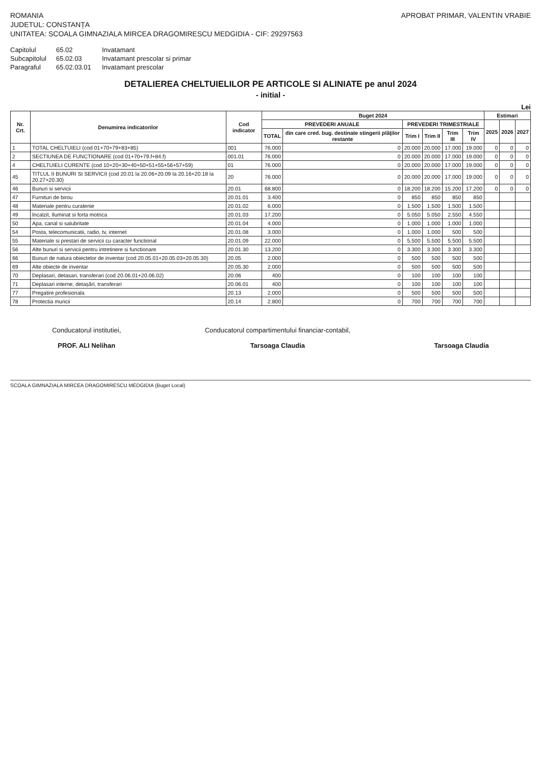ROMANIA
JUDETUL: CONSTANȚA
UNITATEA: SCOALA GIMNAZIALA MIRCEA DRAGOMIRESCU MEDGIDIA - CIF: 29297563
APROBAT PRIMAR, VALENTIN VRABIE
Capitolul 65.02 Invatamant Subcapitolul 65.02.03 Invatamant prescolar si primar Paragraful 65.02.03.01 Invatamant prescolar
DETALIEREA CHELTUIELILOR PE ARTICOLE SI ALINIATE pe anul 2024
- initial -
Lei
| Nr. Crt. | Denumirea indicatorilor | Cod indicator | Buget 2024 | | | | | | Estimari | | |
| --- | --- | --- | --- | --- | --- | --- | --- | --- | --- | --- | --- |
| | | | PREVEDERI ANUALE | | PREVEDERI TRIMESTRIALE | | | | 2025 | 2026 | 2027 |
| | | | TOTAL | din care cred. bug. destinate stingerii plăţilor restante | Trim I | Trim II | Trim III | Trim IV | | | |
| 1 | TOTAL CHELTUIELI (cod 01+70+79+83+85) | 001 | 76.000 | 0 | 20.000 | 20.000 | 17.000 | 19.000 | 0 | 0 | 0 |
| 2 | SECTIUNEA DE FUNCTIONARE (cod 01+70+79.f+84.f) | 001.01 | 76.000 | 0 | 20.000 | 20.000 | 17.000 | 19.000 | 0 | 0 | 0 |
| 4 | CHELTUIELI CURENTE (cod 10+20+30+40+50+51+55+56+57+59) | 01 | 76.000 | 0 | 20.000 | 20.000 | 17.000 | 19.000 | 0 | 0 | 0 |
| 45 | TITLUL II BUNURI SI SERVICII (cod 20.01 la 20.06+20.09 la 20.16+20.18 la 20.27+20.30) | 20 | 76.000 | 0 | 20.000 | 20.000 | 17.000 | 19.000 | 0 | 0 | 0 |
| 46 | Bunuri si servicii | 20.01 | 68.800 | 0 | 18.200 | 18.200 | 15.200 | 17.200 | 0 | 0 | 0 |
| 47 | Furnituri de birou | 20.01.01 | 3.400 | 0 | 850 | 850 | 850 | 850 | | | |
| 48 | Materiale pentru curatenie | 20.01.02 | 6.000 | 0 | 1.500 | 1.500 | 1.500 | 1.500 | | | |
| 49 | Incalzit, Iluminat si forta motrica | 20.01.03 | 17.200 | 0 | 5.050 | 5.050 | 2.550 | 4.550 | | | |
| 50 | Apa, canal si salubritate | 20.01.04 | 4.000 | 0 | 1.000 | 1.000 | 1.000 | 1.000 | | | |
| 54 | Posta, telecomunicatii, radio, tv, internet | 20.01.08 | 3.000 | 0 | 1.000 | 1.000 | 500 | 500 | | | |
| 55 | Materiale si prestari de servicii cu caracter functional | 20.01.09 | 22.000 | 0 | 5.500 | 5.500 | 5.500 | 5.500 | | | |
| 56 | Alte bunuri si servicii pentru intretinere si functionare | 20.01.30 | 13.200 | 0 | 3.300 | 3.300 | 3.300 | 3.300 | | | |
| 66 | Bunuri de natura obiectelor de inventar (cod 20.05.01+20.05.03+20.05.30) | 20.05 | 2.000 | 0 | 500 | 500 | 500 | 500 | | | |
| 69 | Alte obiecte de inventar | 20.05.30 | 2.000 | 0 | 500 | 500 | 500 | 500 | | | |
| 70 | Deplasari, detasari, transferari (cod 20.06.01+20.06.02) | 20.06 | 400 | 0 | 100 | 100 | 100 | 100 | | | |
| 71 | Deplasari interne, detașări, transferari | 20.06.01 | 400 | 0 | 100 | 100 | 100 | 100 | | | |
| 77 | Pregatire profesionala | 20.13 | 2.000 | 0 | 500 | 500 | 500 | 500 | | | |
| 78 | Protectia muncii | 20.14 | 2.800 | 0 | 700 | 700 | 700 | 700 | | | |
Conducatorul institutiei,
PROF. ALI Nelihan
Conducatorul compartimentului financiar-contabil,
Tarsoaga Claudia
Tarsoaga Claudia
SCOALA GIMNAZIALA MIRCEA DRAGOMIRESCU MEDGIDIA (Buget Local)